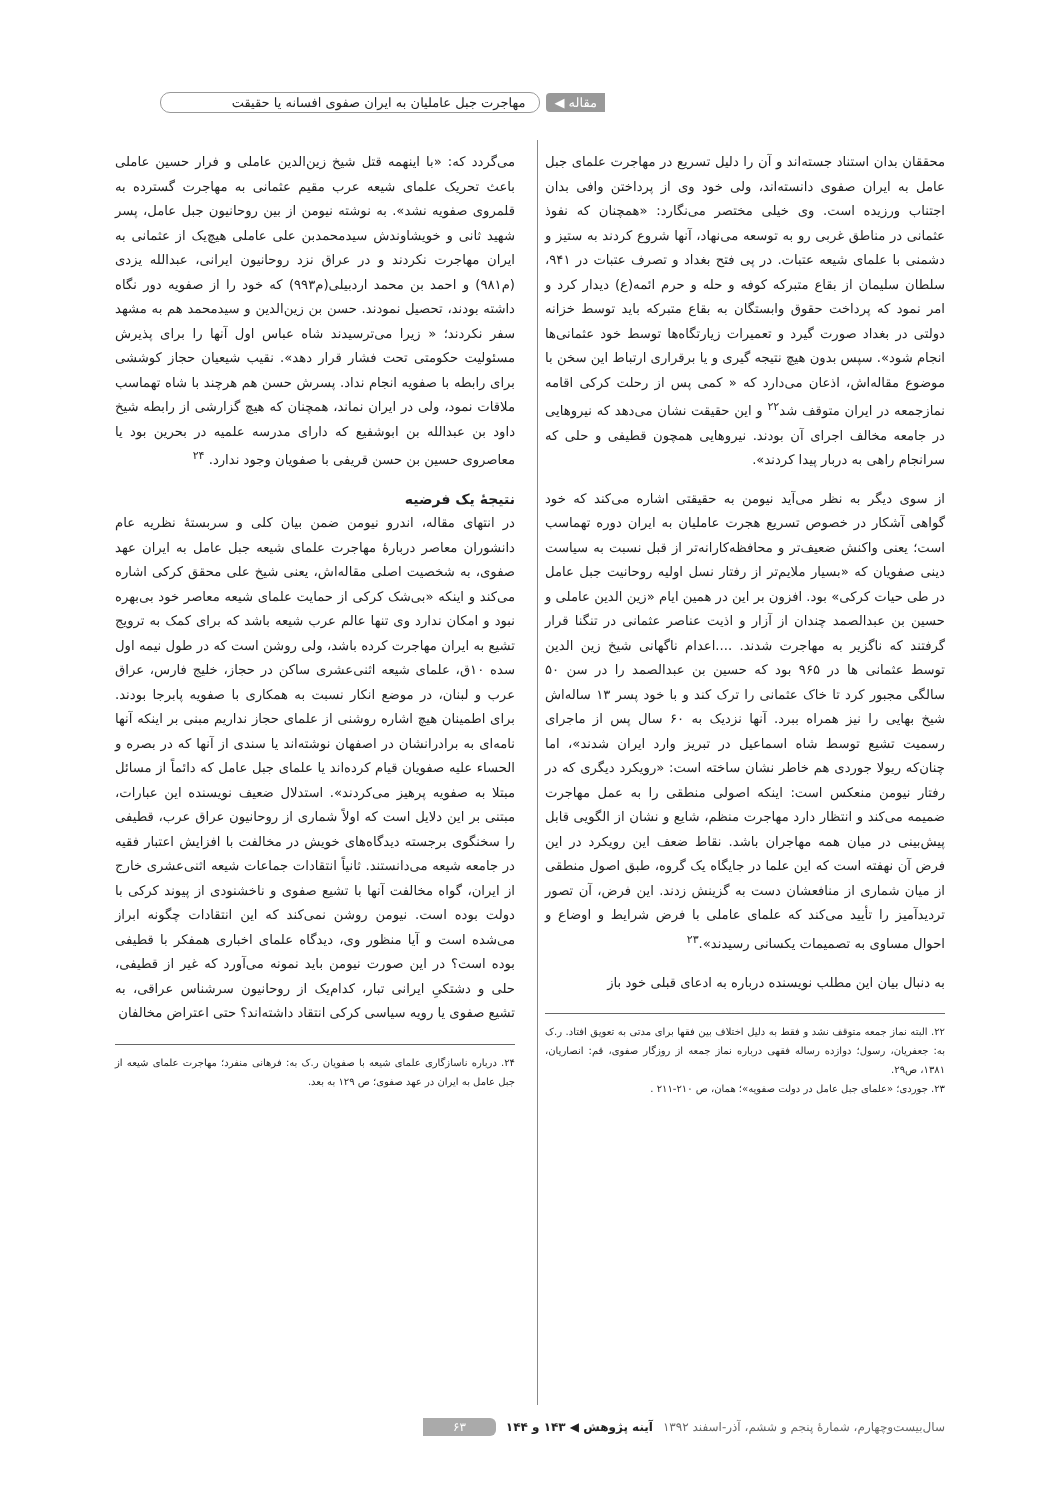مقاله ◀ مهاجرت جبل عاملیان به ایران صفوی افسانه یا حقیقت
محققان بدان استناد جسته‌اند و آن را دلیل تسریع در مهاجرت علمای جبل عامل به ایران صفوی دانسته‌اند، ولی خود وی از پرداختن وافی بدان اجتناب ورزیده است. وی خیلی مختصر می‌نگارد: «همچنان که نفوذ عثمانی در مناطق غربی رو به توسعه می‌نهاد، آنها شروع کردند به ستیز و دشمنی با علمای شیعه عتبات. در پی فتح بغداد و تصرف عتبات در ۹۴۱، سلطان سلیمان از بقاع متبرکه کوفه و حله و حرم ائمه(ع) دیدار کرد و امر نمود که پرداخت حقوق وابستگان به بقاع متبرکه باید توسط خزانه دولتی در بغداد صورت گیرد و تعمیرات زیارتگاه‌ها توسط خود عثمانی‌ها انجام شود». سپس بدون هیچ نتیجه گیری و یا برقراری ارتباط این سخن با موضوع مقاله‌اش، اذعان می‌دارد که « کمی پس از رحلت کرکی اقامه نمازجمعه در ایران متوقف شد<sup>۲۲</sup> و این حقیقت نشان می‌دهد که نیروهایی در جامعه مخالف اجرای آن بودند. نیروهایی همچون قطیفی و حلی که سرانجام راهی به دربار پیدا کردند».
از سوی دیگر به نظر می‌آید نیومن به حقیقتی اشاره می‌کند که خود گواهی آشکار در خصوص تسریع هجرت عاملیان به ایران دوره تهماسب است؛ یعنی واکنش ضعیف‌تر و محافظه‌کارانه‌تر از قبل نسبت به سیاست دینی صفویان که «بسیار ملایم‌تر از رفتار نسل اولیه روحانیت جبل عامل در طی حیات کرکی» بود. افزون بر این در همین ایام «زین الدین عاملی و حسین بن عبدالصمد چندان از آزار و اذیت عناصر عثمانی در تنگنا قرار گرفتند که ناگزیر به مهاجرت شدند. ....اعدام ناگهانی شیخ زین الدین توسط عثمانی ها در ۹۶۵ بود که حسین بن عبدالصمد را در سن ۵۰ سالگی مجبور کرد تا خاک عثمانی را ترک کند و با خود پسر ۱۳ ساله‌اش شیخ بهایی را نیز همراه ببرد. آنها نزدیک به ۶۰ سال پس از ماجرای رسمیت تشیع توسط شاه اسماعیل در تبریز وارد ایران شدند»، اما چنان‌که ریولا جوردی هم خاطر نشان ساخته است: «رویکرد دیگری که در رفتار نیومن منعکس است: اینکه اصولی منطقی را به عمل مهاجرت ضمیمه می‌کند و انتظار دارد مهاجرت منظم، شایع و نشان از الگویی قابل پیش‌بینی در میان همه مهاجران باشد. نقاط ضعف این رویکرد در این فرض آن نهفته است که این علما در جایگاه یک گروه، طبق اصول منطقی از میان شماری از منافعشان دست به گزینش زدند. این فرض، آن تصور تردیدآمیز را تأیید می‌کند که علمای عاملی با فرض شرایط و اوضاع و احوال مساوی به تصمیمات یکسانی رسیدند».<sup>۲۳</sup>
به دنبال بیان این مطلب نویسنده درباره به ادعای قبلی خود باز
۲۲. البته نماز جمعه متوقف نشد و فقط به دلیل اختلاف بین فقها برای مدتی به تعویق افتاد. ر.ک به: جعفریان، رسول؛ دوازده رساله فقهی درباره نماز جمعه از روزگار صفوی، قم: انصاریان، ۱۳۸۱، ص۲۹.
۲۳. جوردی؛ «علمای جبل عامل در دولت صفویه»؛ همان، ص ۲۱۰-۲۱۱ .
می‌گردد که: «با اینهمه قتل شیخ زین‌الدین عاملی و فرار حسین عاملی باعث تحریک علمای شیعه عرب مقیم عثمانی به مهاجرت گسترده به قلمروی صفویه نشد». به نوشته نیومن از بین روحانیون جبل عامل، پسر شهید ثانی و خویشاوندش سیدمحمدبن علی عاملی هیچ‌یک از عثمانی به ایران مهاجرت نکردند و در عراق نزد روحانیون ایرانی، عبدالله یزدی (م۹۸۱) و احمد بن محمد اردبیلی(م۹۹۳) که خود را از صفویه دور نگاه داشته بودند، تحصیل نمودند. حسن بن زین‌الدین و سیدمحمد هم به مشهد سفر نکردند؛ « زیرا می‌ترسیدند شاه عباس اول آنها را برای پذیرش مسئولیت حکومتی تحت فشار قرار دهد». نقیب شیعیان حجاز کوششی برای رابطه با صفویه انجام نداد. پسرش حسن هم هرچند با شاه تهماسب ملاقات نمود، ولی در ایران نماند، همچنان که هیچ گزارشی از رابطه شیخ داود بن عبدالله بن ابوشفیع که دارای مدرسه علمیه در بحرین بود یا معاصروی حسین بن حسن قریفی با صفویان وجود ندارد. <sup>۲۴</sup>
نتیجهٔ یک فرضیه
در انتهای مقاله، اندرو نیومن ضمن بیان کلی و سربستهٔ نظریه عام دانشوران معاصر دربارهٔ مهاجرت علمای شیعه جبل عامل به ایران عهد صفوی، به شخصیت اصلی مقاله‌اش، یعنی شیخ علی محقق کرکی اشاره می‌کند و اینکه «بی‌شک کرکی از حمایت علمای شیعه معاصر خود بی‌بهره نبود و امکان ندارد وی تنها عالم عرب شیعه باشد که برای کمک به ترویج تشیع به ایران مهاجرت کرده باشد، ولی روشن است که در طول نیمه اول سده ۱۰ق، علمای شیعه اثنی‌عشری ساکن در حجاز، خلیج فارس، عراق عرب و لبنان، در موضع انکار نسبت به همکاری با صفویه پابرجا بودند. برای اطمینان هیچ اشاره روشنی از علمای حجاز نداریم مبنی بر اینکه آنها نامه‌ای به برادرانشان در اصفهان نوشته‌اند یا سندی از آنها که در بصره و الحساء علیه صفویان قیام کرده‌اند یا علمای جبل عامل که دائماً از مسائل مبتلا به صفویه پرهیز می‌کردند». استدلال ضعیف نویسنده این عبارات، مبتنی بر این دلایل است که اولاً شماری از روحانیون عراق عرب، قطیفی را سخنگوی برجسته دیدگاه‌های خویش در مخالفت با افزایش اعتبار فقیه در جامعه شیعه می‌دانستند. ثانیاً انتقادات جماعات شیعه اثنی‌عشری خارج از ایران، گواه مخالفت آنها با تشیع صفوی و ناخشنودی از پیوند کرکی با دولت بوده است. نیومن روشن نمی‌کند که این انتقادات چگونه ابراز می‌شده است و آیا منظور وی، دیدگاه علمای اخباری همفکر با قطیفی بوده است؟ در این صورت نیومن باید نمونه می‌آورد که غیر از قطیفی، حلی و دشتکیِ ایرانی تبار، کدام‌یک از روحانیون سرشناس عراقی، به تشیع صفوی یا رویه سیاسی کرکی انتقاد داشته‌اند؟ حتی اعتراض مخالفان
۲۴. درباره ناسازگاری علمای شیعه با صفویان ر.ک به: فرهانی منفرد؛ مهاجرت علمای شیعه از جبل عامل به ایران در عهد صفوی؛ ص ۱۲۹ به بعد.
سال‌بیست‌وچهارم، شمارهٔ پنجم و ششم، آذر-اسفند ۱۳۹۲ آینه پژوهش ◀ ۱۴۳ و ۱۴۴ ۶۳